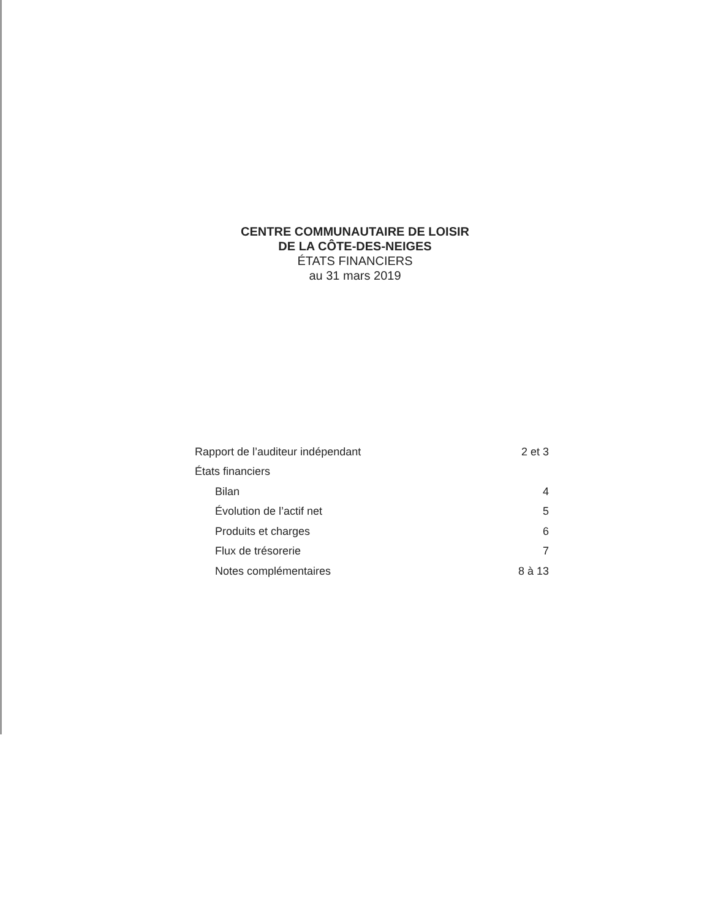CENTRE COMMUNAUTAIRE DE LOISIR
DE LA CÔTE-DES-NEIGES
ÉTATS FINANCIERS
au 31 mars 2019
| Rapport de l’auditeur indépendant | 2 et 3 |
| États financiers | |
| Bilan | 4 |
| Évolution de l’actif net | 5 |
| Produits et charges | 6 |
| Flux de trésorerie | 7 |
| Notes complémentaires | 8 à 13 |